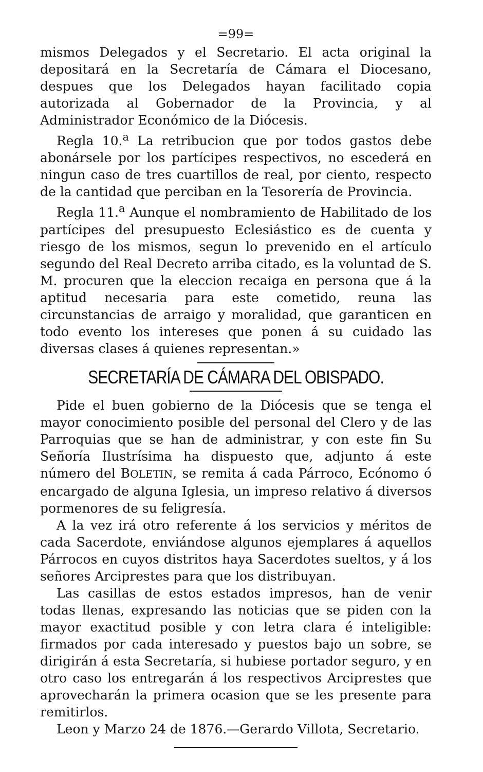=99=
mismos Delegados y el Secretario. El acta original la depositará en la Secretaría de Cámara el Diocesano, despues que los Delegados hayan facilitado copia autorizada al Gobernador de la Provincia, y al Administrador Económico de la Diócesis.
Regla 10.<sup>a</sup> La retribucion que por todos gastos debe abonársele por los partícipes respectivos, no escederá en ningun caso de tres cuartillos de real, por ciento, respecto de la cantidad que perciban en la Tesorería de Provincia.
Regla 11.<sup>a</sup> Aunque el nombramiento de Habilitado de los partícipes del presupuesto Eclesiástico es de cuenta y riesgo de los mismos, segun lo prevenido en el artículo segundo del Real Decreto arriba citado, es la voluntad de S. M. procuren que la eleccion recaiga en persona que á la aptitud necesaria para este cometido, reuna las circunstancias de arraigo y moralidad, que garanticen en todo evento los intereses que ponen á su cuidado las diversas clases á quienes representan.»
SECRETARÍA DE CÁMARA DEL OBISPADO.
Pide el buen gobierno de la Diócesis que se tenga el mayor conocimiento posible del personal del Clero y de las Parroquias que se han de administrar, y con este fin Su Señoría Ilustrísima ha dispuesto que, adjunto á este número del BOLETIN, se remita á cada Párroco, Ecónomo ó encargado de alguna Iglesia, un impreso relativo á diversos pormenores de su feligresía.
A la vez irá otro referente á los servicios y méritos de cada Sacerdote, enviándose algunos ejemplares á aquellos Párrocos en cuyos distritos haya Sacerdotes sueltos, y á los señores Arciprestes para que los distribuyan.
Las casillas de estos estados impresos, han de venir todas llenas, expresando las noticias que se piden con la mayor exactitud posible y con letra clara é inteligible: firmados por cada interesado y puestos bajo un sobre, se dirigirán á esta Secretaría, si hubiese portador seguro, y en otro caso los entregarán á los respectivos Arciprestes que aprovecharán la primera ocasion que se les presente para remitirlos.
Leon y Marzo 24 de 1876.—Gerardo Villota, Secretario.